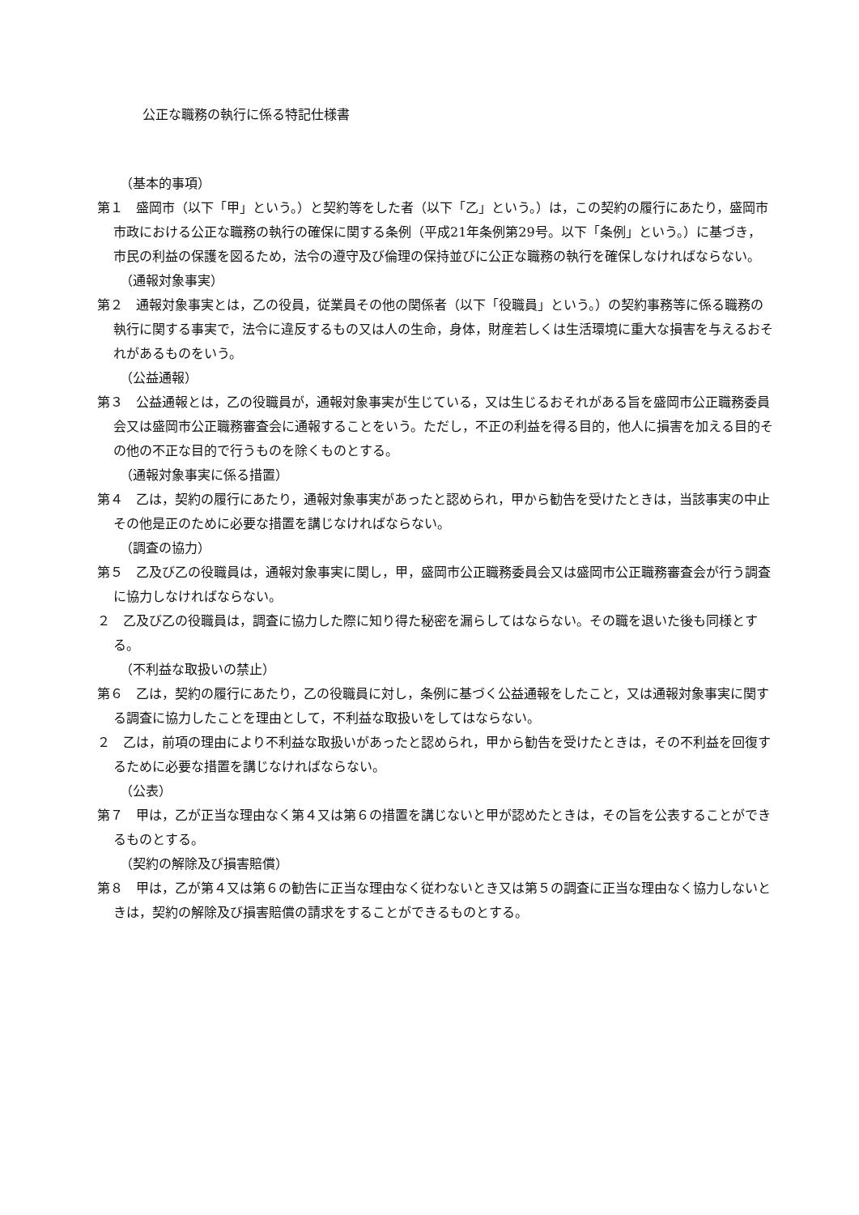公正な職務の執行に係る特記仕様書
（基本的事項）
第１　盛岡市（以下「甲」という。）と契約等をした者（以下「乙」という。）は，この契約の履行にあたり，盛岡市市政における公正な職務の執行の確保に関する条例（平成21年条例第29号。以下「条例」という。）に基づき，市民の利益の保護を図るため，法令の遵守及び倫理の保持並びに公正な職務の執行を確保しなければならない。
（通報対象事実）
第２　通報対象事実とは，乙の役員，従業員その他の関係者（以下「役職員」という。）の契約事務等に係る職務の執行に関する事実で，法令に違反するもの又は人の生命，身体，財産若しくは生活環境に重大な損害を与えるおそれがあるものをいう。
（公益通報）
第３　公益通報とは，乙の役職員が，通報対象事実が生じている，又は生じるおそれがある旨を盛岡市公正職務委員会又は盛岡市公正職務審査会に通報することをいう。ただし，不正の利益を得る目的，他人に損害を加える目的その他の不正な目的で行うものを除くものとする。
（通報対象事実に係る措置）
第４　乙は，契約の履行にあたり，通報対象事実があったと認められ，甲から勧告を受けたときは，当該事実の中止その他是正のために必要な措置を講じなければならない。
（調査の協力）
第５　乙及び乙の役職員は，通報対象事実に関し，甲，盛岡市公正職務委員会又は盛岡市公正職務審査会が行う調査に協力しなければならない。
２　乙及び乙の役職員は，調査に協力した際に知り得た秘密を漏らしてはならない。その職を退いた後も同様とする。
（不利益な取扱いの禁止）
第６　乙は，契約の履行にあたり，乙の役職員に対し，条例に基づく公益通報をしたこと，又は通報対象事実に関する調査に協力したことを理由として，不利益な取扱いをしてはならない。
２　乙は，前項の理由により不利益な取扱いがあったと認められ，甲から勧告を受けたときは，その不利益を回復するために必要な措置を講じなければならない。
（公表）
第７　甲は，乙が正当な理由なく第４又は第６の措置を講じないと甲が認めたときは，その旨を公表することができるものとする。
（契約の解除及び損害賠償）
第８　甲は，乙が第４又は第６の勧告に正当な理由なく従わないとき又は第５の調査に正当な理由なく協力しないときは，契約の解除及び損害賠償の請求をすることができるものとする。